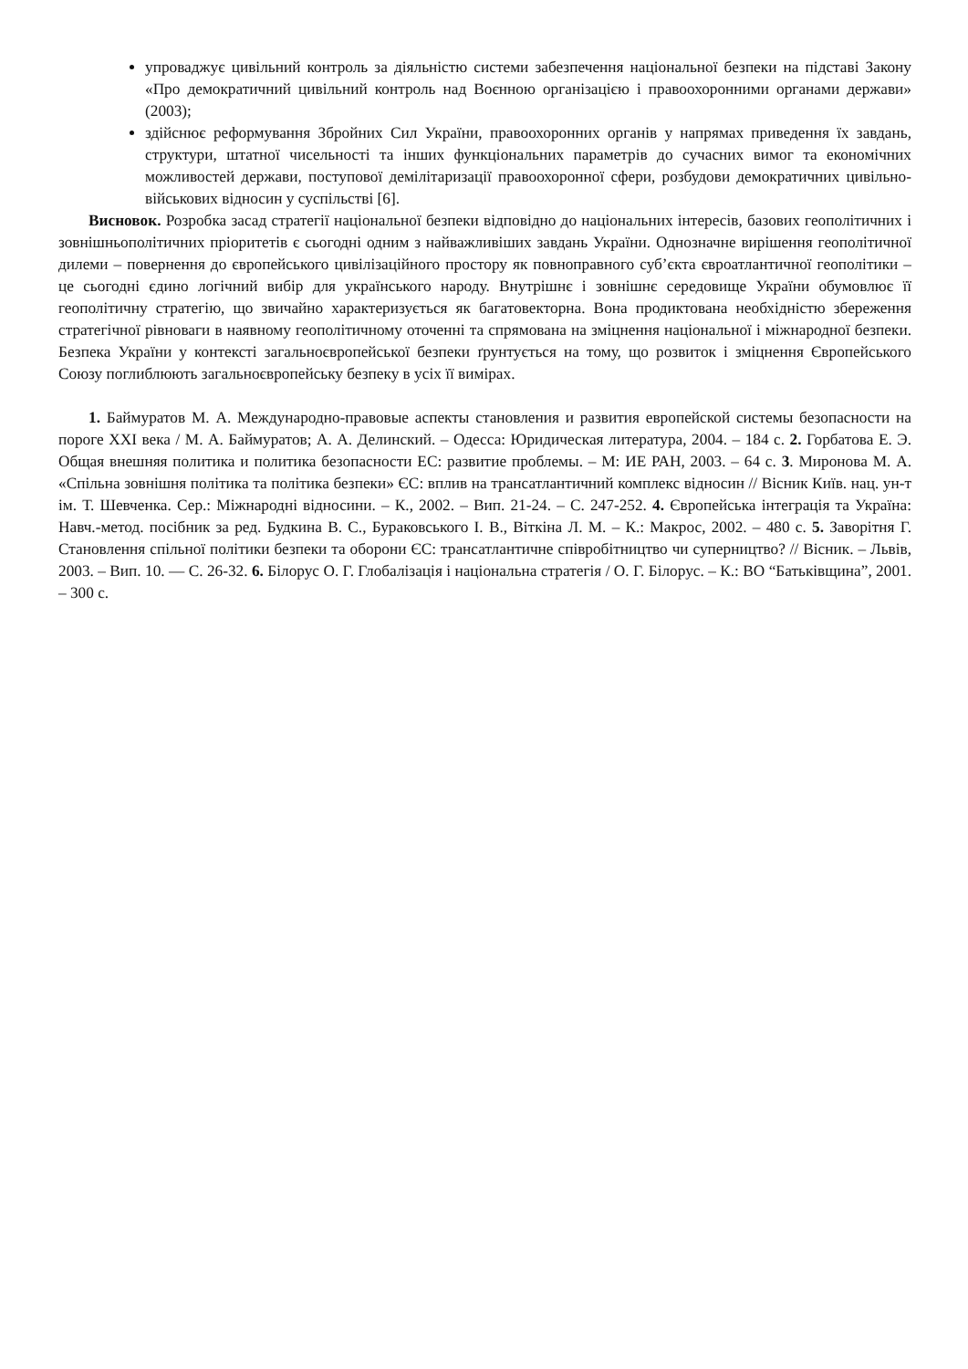упроваджує цивільний контроль за діяльністю системи забезпечення національної безпеки на підставі Закону «Про демократичний цивільний контроль над Воєнною організацією і правоохоронними органами держави» (2003);
здійснює реформування Збройних Сил України, правоохоронних органів у напрямах приведення їх завдань, структури, штатної чисельності та інших функціональних параметрів до сучасних вимог та економічних можливостей держави, поступової демілітаризації правоохоронної сфери, розбудови демократичних цивільно-військових відносин у суспільстві [6].
Висновок. Розробка засад стратегії національної безпеки відповідно до національних інтересів, базових геополітичних і зовнішньополітичних пріоритетів є сьогодні одним з найважливіших завдань України. Однозначне вирішення геополітичної дилеми – повернення до європейського цивілізаційного простору як повноправного суб’єкта євроатлантичної геополітики – це сьогодні єдино логічний вибір для українського народу. Внутрішнє і зовнішнє середовище України обумовлює її геополітичну стратегію, що звичайно характеризується як багатовекторна. Вона продиктована необхідністю збереження стратегічної рівноваги в наявному геополітичному оточенні та спрямована на зміцнення національної і міжнародної безпеки. Безпека України у контексті загальноєвропейської безпеки ґрунтується на тому, що розвиток і зміцнення Європейського Союзу поглиблюють загальноєвропейську безпеку в усіх її вимірах.
1. Баймуратов М. А. Международно-правовые аспекты становления и развития европейской системы безопасности на пороге XXI века / М. А. Баймуратов; А. А. Делинский. – Одесса: Юридическая литература, 2004. – 184 с. 2. Горбатова Е. Э. Общая внешняя политика и политика безопасности ЕС: развитие проблемы. – М: ИЕ РАН, 2003. – 64 с. 3. Миронова М. А. «Спільна зовнішня політика та політика безпеки» ЄС: вплив на трансатлантичний комплекс відносин // Вісник Київ. нац. ун-т ім. Т. Шевченка. Сер.: Міжнародні відносини. – К., 2002. – Вип. 21-24. – С. 247-252. 4. Європейська інтеграція та Україна: Навч.-метод. посібник за ред. Будкина В. С., Бураковського І. В., Віткіна Л. М. – К.: Макрос, 2002. – 480 с. 5. Заворітня Г. Становлення спільної політики безпеки та оборони ЄС: трансатлантичне співробітництво чи суперництво? // Вісник. – Львів, 2003. – Вип. 10. — С. 26-32. 6. Білорус О. Г. Глобалізація і національна стратегія / О. Г. Білорус. – К.: ВО “Батьківщина”, 2001. – 300 с.